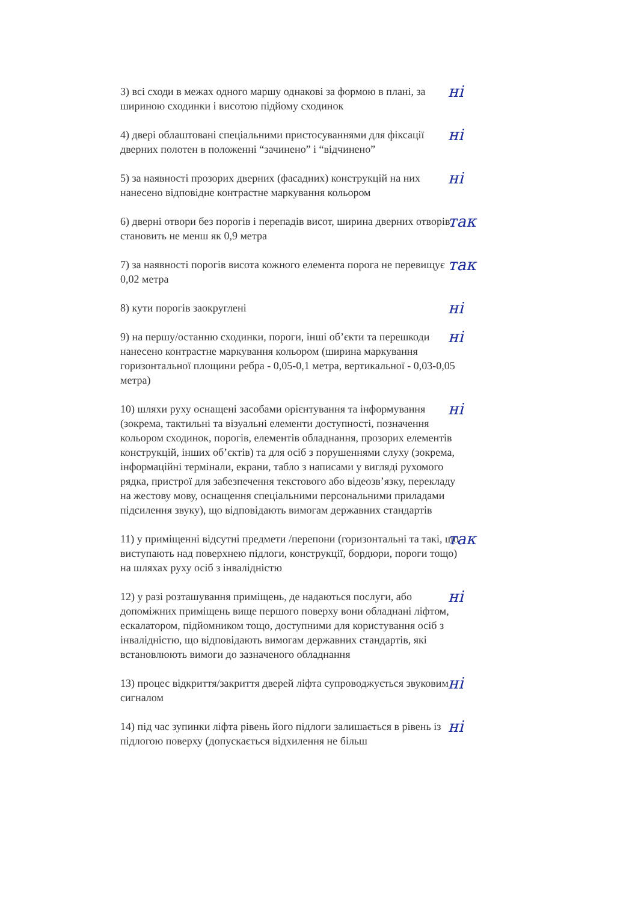3) всі сходи в межах одного маршу однакові за формою в плані, за шириною сходинки і висотою підйому сходинок
ні
4) двері облаштовані спеціальними пристосуваннями для фіксації дверних полотен в положенні “зачинено” і “відчинено”
ні
5) за наявності прозорих дверних (фасадних) конструкцій на них нанесено відповідне контрастне маркування кольором
ні
6) дверні отвори без порогів і перепадів висот, ширина дверних отворів становить не менш як 0,9 метра
так
7) за наявності порогів висота кожного елемента порога не перевищує 0,02 метра
так
8) кути порогів заокруглені
ні
9) на першу/останню сходинки, пороги, інші об’єкти та перешкоди нанесено контрастне маркування кольором (ширина маркування горизонтальної площини ребра - 0,05-0,1 метра, вертикальної - 0,03-0,05 метра)
ні
10) шляхи руху оснащені засобами орієнтування та інформування (зокрема, тактильні та візуальні елементи доступності, позначення кольором сходинок, порогів, елементів обладнання, прозорих елементів конструкцій, інших об’єктів) та для осіб з порушеннями слуху (зокрема, інформаційні термінали, екрани, табло з написами у вигляді рухомого рядка, пристрої для забезпечення текстового або відеозв’язку, перекладу на жестову мову, оснащення спеціальними персональними приладами підсилення звуку), що відповідають вимогам державних стандартів
ні
11) у приміщенні відсутні предмети /перепони (горизонтальні та такі, що виступають над поверхнею підлоги, конструкції, бордюри, пороги тощо) на шляхах руху осіб з інвалідністю
так
12) у разі розташування приміщень, де надаються послуги, або допоміжних приміщень вище першого поверху вони обладнані ліфтом, ескалатором, підйомником тощо, доступними для користування осіб з інвалідністю, що відповідають вимогам державних стандартів, які встановлюють вимоги до зазначеного обладнання
ні
13) процес відкриття/закриття дверей ліфта супроводжується звуковим сигналом
ні
14) під час зупинки ліфта рівень його підлоги залишається в рівень із підлогою поверху (допускається відхилення не більш
ні